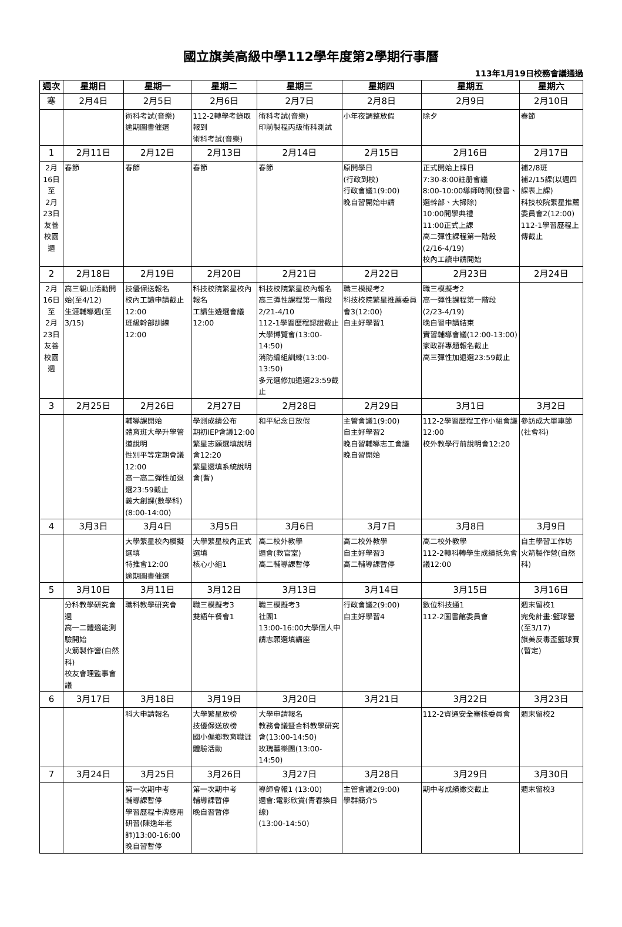國立旗美高級中學112學年度第2學期行事曆
113年1月19日校務會議通過
| 週次 | 星期日 | 星期一 | 星期二 | 星期三 | 星期四 | 星期五 | 星期六 |
| --- | --- | --- | --- | --- | --- | --- | --- |
| 寒 | 2月4日 | 2月5日 | 2月6日 | 2月7日 | 2月8日 | 2月9日 | 2月10日 |
| | | 術科考試(音樂) 逾期圖書催還 | 112-2轉學考錄取報到 術科考試(音樂) | 術科考試(音樂) 印前製程丙級術科測試 | 小年夜調整放假 | 除夕 | 春節 |
| 1 | 2月11日 | 2月12日 | 2月13日 | 2月14日 | 2月15日 | 2月16日 | 2月17日 |
| 2月 16日 至 2月 23日 友善 校園 週 | 春節 | 春節 | 春節 | 春節 | 原開學日 (行政到校) 行政會議1(9:00) 晚自習開始申請 | 正式開始上課日 7:30-8:00註册會議 8:00-10:00導師時間(發書、選幹部、大掃除) 10:00開學典禮 11:00正式上課 高二彈性課程第一階段(2/16-4/19) 校內工讀申請開始 | 補2/8班 補2/15課(以週四課表上課) 科技校院繁星推薦委員會2(12:00) 112-1學習歷程上傳截止 |
| 2 | 2月18日 | 2月19日 | 2月20日 | 2月21日 | 2月22日 | 2月23日 | 2月24日 |
| 2月 16日 至 2月 23日 友善 校園 週 | 高三親山活動開始(至4/12) 生涯輔導週(至3/15) | 技優保送報名 校內工讀申請截止12:00 班級幹部訓練12:00 | 科技校院繁星校內報名 工讀生遴選會議12:00 | 科技校院繁星校內報名 高三彈性課程第一階段2/21-4/10 112-1學習歷程認證截止 大學博覽會(13:00-14:50) 消防編組訓練(13:00-13:50) 多元選修加退選23:59截止 | 職三模擬考2 科技校院繁星推薦委員會3(12:00) 自主好學習1 | 職三模擬考2 高一彈性課程第一階段(2/23-4/19) 晚自習申請結束 實習輔導會議(12:00-13:00) 家政群專題報名截止 高三彈性加退選23:59截止 | |
| 3 | 2月25日 | 2月26日 | 2月27日 | 2月28日 | 2月29日 | 3月1日 | 3月2日 |
| | | 輔導課開始 體育班大學升學管道說明 性別平等定期會議12:00 高一高二彈性加退選23:59截止 義大創課(數學科)(8:00-14:00) | 學測成績公布 期初IEP會議12:00 繁星志願選填說明會12:20 繁星選填系統說明會(暫) | 和平紀念日放假 | 主管會議1(9:00) 自主好學習2 晚自習輔導志工會議 晚自習開始 | 112-2學習歷程工作小組會議12:00 校外教學行前說明會12:20 | 參訪成大單車節(社會科) |
| 4 | 3月3日 | 3月4日 | 3月5日 | 3月6日 | 3月7日 | 3月8日 | 3月9日 |
| | | 大學繁星校內模擬選填 特推會12:00 逾期圖書催還 | 大學繁星校內正式選填 核心小組1 | 高二校外教學 週會(教官室) 高二輔導課暫停 | 高二校外教學 自主好學習3 高二輔導課暫停 | 高二校外教學 112-2轉科轉學生成績抵免會議12:00 | 自主學習工作坊 火箭製作營(自然科) |
| 5 | 3月10日 | 3月11日 | 3月12日 | 3月13日 | 3月14日 | 3月15日 | 3月16日 |
| | 分科教學研究會週 高一二體適能測驗開始 火箭製作營(自然科) 校友會理監事會議 | 職科教學研究會 | 職三模擬考3 雙語午餐會1 | 職三模擬考3 社團1 13:00-16:00大學個人申請志願選填講座 | 行政會議2(9:00) 自主好學習4 | 數位科技通1 112-2圖書館委員會 | 週末留校1 完免計畫:籃球營(至3/17) 旗美反毒盃籃球賽(暫定) |
| 6 | 3月17日 | 3月18日 | 3月19日 | 3月20日 | 3月21日 | 3月22日 | 3月23日 |
| | | 科大申請報名 | 大學繁星放榜 技優保送放榜 國小偏鄉教育職涯體驗活動 | 大學申請報名 教務會議暨合科教學研究會(13:00-14:50) 玫瑰墓樂團(13:00-14:50) | | 112-2資通安全審核委員會 | 週末留校2 |
| 7 | 3月24日 | 3月25日 | 3月26日 | 3月27日 | 3月28日 | 3月29日 | 3月30日 |
| | | 第一次期中考 輔導課暫停 學習歷程卡牌應用研習(陳逸年老師)13:00-16:00 晚自習暫停 | 第一次期中考 輔導課暫停 晚自習暫停 | 導師會報1 (13:00) 週會:電影欣賞(青春換日線) (13:00-14:50) | 主管會議2(9:00) 學群簡介5 | 期中考成績繳交截止 | 週末留校3 |